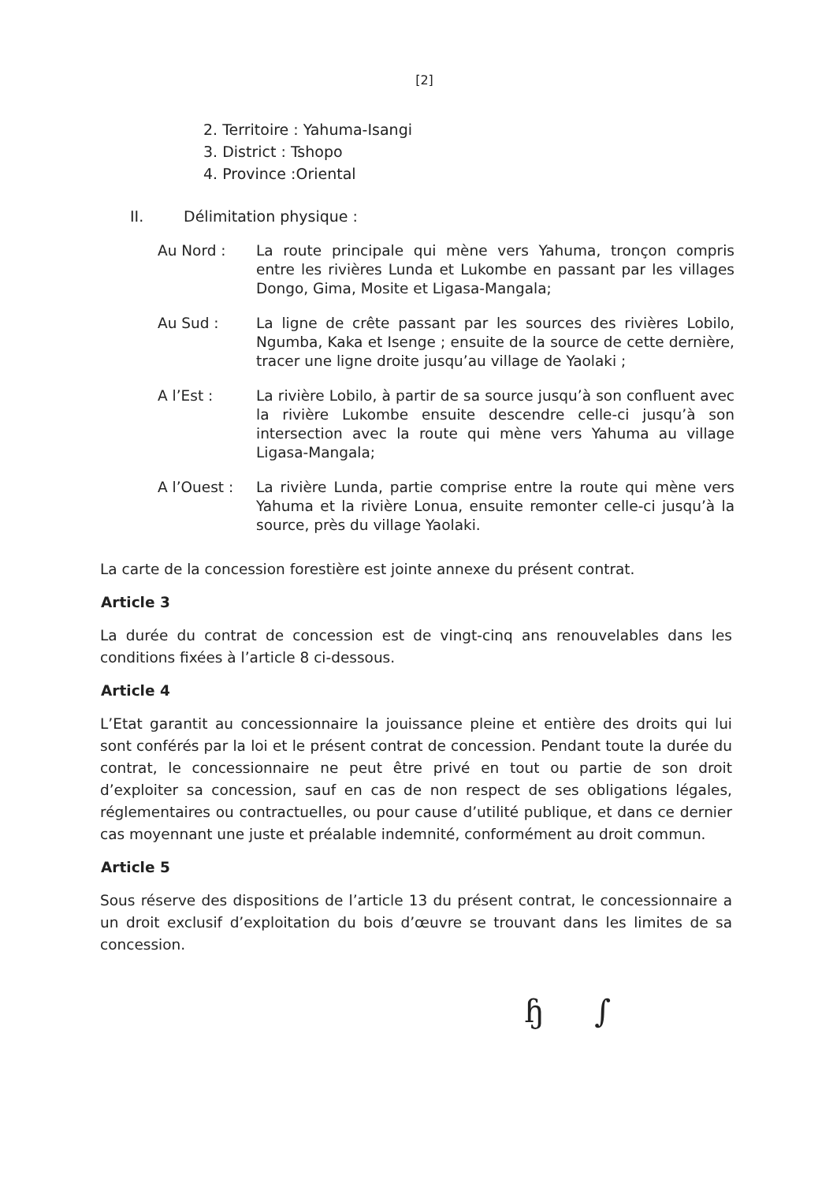[2]
2. Territoire : Yahuma-Isangi
3. District : Tshopo
4. Province :Oriental
II. Délimitation physique :
Au Nord : La route principale qui mène vers Yahuma, tronçon compris entre les rivières Lunda et Lukombe en passant par les villages Dongo, Gima, Mosite et Ligasa-Mangala;
Au Sud : La ligne de crête passant par les sources des rivières Lobilo, Ngumba, Kaka et Isenge ; ensuite de la source de cette dernière, tracer une ligne droite jusqu’au village de Yaolaki ;
A l’Est : La rivière Lobilo, à partir de sa source jusqu’à son confluent avec la rivière Lukombe ensuite descendre celle-ci jusqu’à son intersection avec la route qui mène vers Yahuma au village Ligasa-Mangala;
A l’Ouest : La rivière Lunda, partie comprise entre la route qui mène vers Yahuma et la rivière Lonua, ensuite remonter celle-ci jusqu’à la source, près du village Yaolaki.
La carte de la concession forestière est jointe annexe du présent contrat.
Article 3
La durée du contrat de concession est de vingt-cinq ans renouvelables dans les conditions fixées à l’article 8 ci-dessous.
Article 4
L’Etat garantit au concessionnaire la jouissance pleine et entière des droits qui lui sont conférés par la loi et le présent contrat de concession. Pendant toute la durée du contrat, le concessionnaire ne peut être privé en tout ou partie de son droit d’exploiter sa concession, sauf en cas de non respect de ses obligations légales, réglementaires ou contractuelles, ou pour cause d’utilité publique, et dans ce dernier cas moyennant une juste et préalable indemnité, conformément au droit commun.
Article 5
Sous réserve des dispositions de l’article 13 du présent contrat, le concessionnaire a un droit exclusif d’exploitation du bois d’œuvre se trouvant dans les limites de sa concession.
ɧ ∫